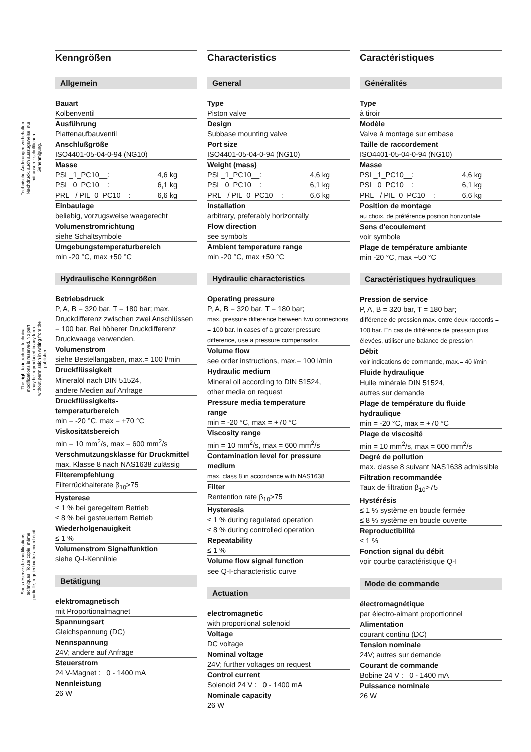Technische Änderungen vorbehalten. Nachdruck, auch auszugsweise, nur mit unserer schriftlichen Genehmigung.
The right to introduce technical modifications is reserved. No part may be reproduced in any form without permission in writing from the publisher.
Sous réserve de modifications techniques. Toute copie, même partielle, requiert notre accord écrit.
Kenngrößen
Allgemein
Bauart
Kolbenventil
Ausführung
Plattenaufbauventil
Anschlußgröße
ISO4401-05-04-0-94 (NG10)
Masse
PSL_1_PC10__: 4,6 kg
PSL_0_PC10__: 6,1 kg
PRL_ / PIL_0_PC10__: 6,6 kg
Einbaulage
beliebig, vorzugsweise waagerecht
Volumenstromrichtung
siehe Schaltsymbole
Umgebungstemperaturbereich
min -20 °C, max +50 °C
Hydraulische Kenngrößen
Betriebsdruck
P, A, B = 320 bar, T = 180 bar; max. Druckdifferenz zwischen zwei Anschlüssen = 100 bar. Bei höherer Druckdifferenz Druckwaage verwenden.
Volumenstrom
siehe Bestellangaben, max.= 100 l/min
Druckflüssigkeit
Mineralöl nach DIN 51524,
andere Medien auf Anfrage
Druckflüssigkeits-
temperaturbereich
min = -20 °C, max = +70 °C
Viskositätsbereich
min = 10 mm<sup>2</sup>/s, max = 600 mm<sup>2</sup>/s
Verschmutzungsklasse für Druckmittel
max. Klasse 8 nach NAS1638 zulässig
Filterempfehlung
Filterrückhalterate β<sub>10</sub>>75
Hysterese
≤ 1 % bei geregeltem Betrieb
≤ 8 % bei gesteuertem Betrieb
Wiederholgenauigkeit
≤ 1 %
Volumenstrom Signalfunktion
siehe Q-I-Kennlinie
Betätigung
elektromagnetisch
mit Proportionalmagnet
Spannungsart
Gleichspannung (DC)
Nennspannung
24V; andere auf Anfrage
Steuerstrom
24 V-Magnet : 0 - 1400 mA
Nennleistung
26 W
Characteristics
General
Type
Piston valve
Design
Subbase mounting valve
Port size
ISO4401-05-04-0-94 (NG10)
Weight (mass)
PSL_1_PC10__: 4,6 kg
PSL_0_PC10__: 6,1 kg
PRL_ / PIL_0_PC10__: 6,6 kg
Installation
arbitrary, preferably horizontally
Flow direction
see symbols
Ambient temperature range
min -20 °C, max +50 °C
Hydraulic characteristics
Operating pressure
P, A, B = 320 bar, T = 180 bar;
max. pressure difference between two connections = 100 bar. In cases of a greater pressure difference, use a pressure compensator.
Volume flow
see order instructions, max.= 100 l/min
Hydraulic medium
Mineral oil according to DIN 51524,
other media on request
Pressure media temperature
range
min = -20 °C, max = +70 °C
Viscosity range
min = 10 mm<sup>2</sup>/s, max = 600 mm<sup>2</sup>/s
Contamination level for pressure medium
max. class 8 in accordance with NAS1638
Filter
Rentention rate β<sub>10</sub>>75
Hysteresis
≤ 1 % during regulated operation
≤ 8 % during controlled operation
Repeatability
≤ 1 %
Volume flow signal function
see Q-I-characteristic curve
Actuation
electromagnetic
with proportional solenoid
Voltage
DC voltage
Nominal voltage
24V; further voltages on request
Control current
Solenoid 24 V : 0 - 1400 mA
Nominale capacity
26 W
Caractéristiques
Généralités
Type
à tiroir
Modèle
Valve à montage sur embase
Taille de raccordement
ISO4401-05-04-0-94 (NG10)
Masse
PSL_1_PC10__: 4,6 kg
PSL_0_PC10__: 6,1 kg
PRL_ / PIL_0_PC10__: 6,6 kg
Position de montage
au choix, de préférence position horizontale
Sens d'ecoulement
voir symbole
Plage de température ambiante
min -20 °C, max +50 °C
Caractéristiques hydrauliques
Pression de service
P, A, B = 320 bar, T = 180 bar;
différence de pression max. entre deux raccords = 100 bar. En cas de différence de pression plus élevées, utiliser une balance de pression
Débit
voir indications de commande, max.= 40 l/min
Fluide hydraulique
Huile minérale DIN 51524,
autres sur demande
Plage de température du fluide hydraulique
min = -20 °C, max = +70 °C
Plage de viscosité
min = 10 mm<sup>2</sup>/s, max = 600 mm<sup>2</sup>/s
Degré de pollution
max. classe 8 suivant NAS1638 admissible
Filtration recommandée
Taux de filtration β<sub>10</sub>>75
Hystérésis
≤ 1 % système en boucle fermée
≤ 8 % système en boucle ouverte
Reproductibilité
≤ 1 %
Fonction signal du débit
voir courbe caractéristique Q-I
Mode de commande
électromagnétique
par électro-aimant proportionnel
Alimentation
courant continu (DC)
Tension nominale
24V; autres sur demande
Courant de commande
Bobine 24 V : 0 - 1400 mA
Puissance nominale
26 W